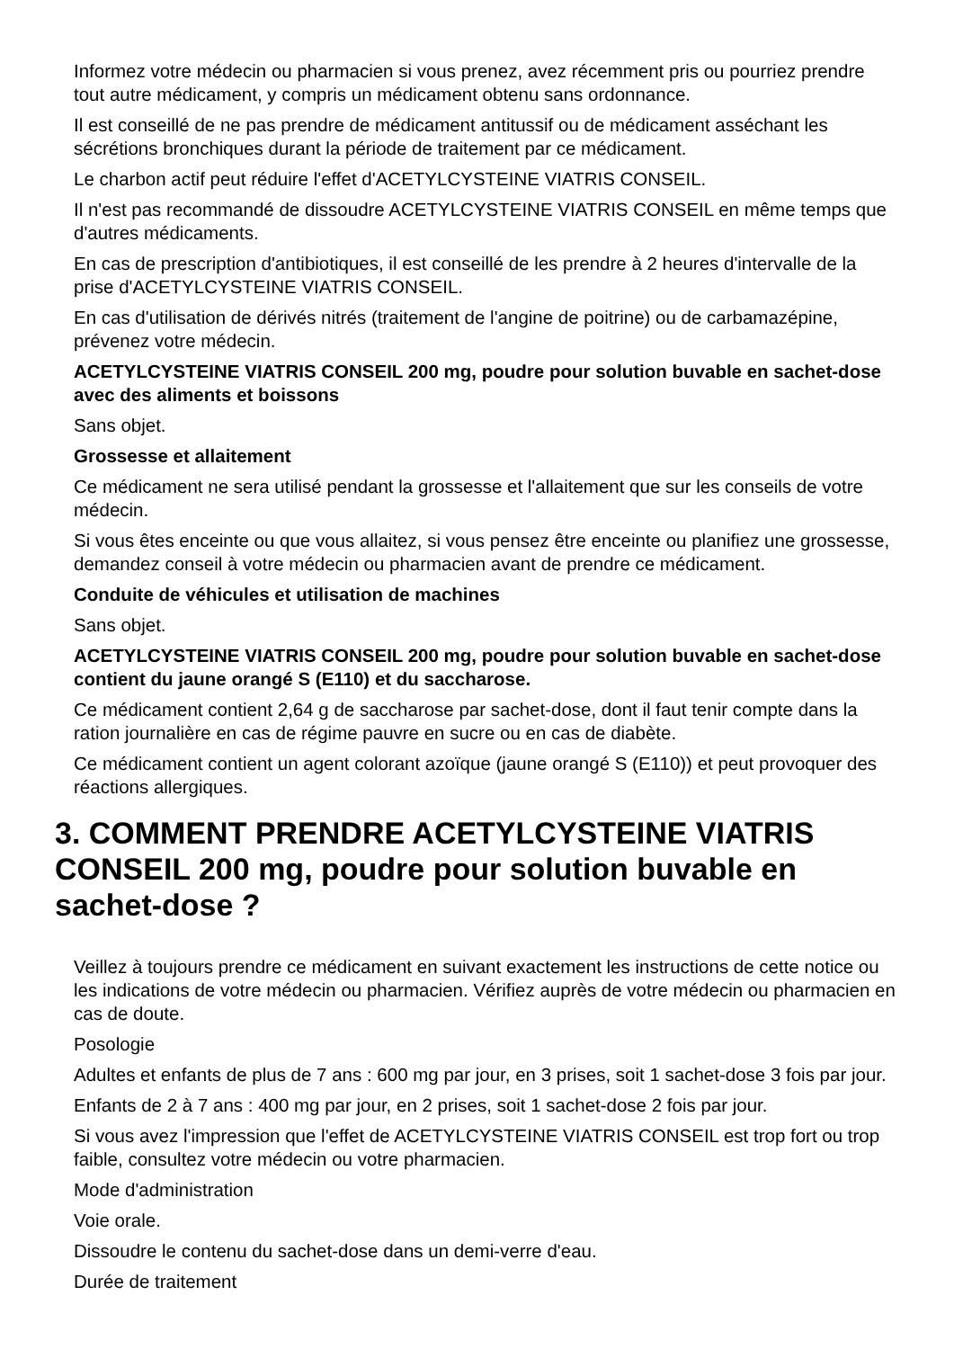Informez votre médecin ou pharmacien si vous prenez, avez récemment pris ou pourriez prendre tout autre médicament, y compris un médicament obtenu sans ordonnance.
Il est conseillé de ne pas prendre de médicament antitussif ou de médicament asséchant les sécrétions bronchiques durant la période de traitement par ce médicament.
Le charbon actif peut réduire l'effet d'ACETYLCYSTEINE VIATRIS CONSEIL.
Il n'est pas recommandé de dissoudre ACETYLCYSTEINE VIATRIS CONSEIL en même temps que d'autres médicaments.
En cas de prescription d'antibiotiques, il est conseillé de les prendre à 2 heures d'intervalle de la prise d'ACETYLCYSTEINE VIATRIS CONSEIL.
En cas d'utilisation de dérivés nitrés (traitement de l'angine de poitrine) ou de carbamazépine, prévenez votre médecin.
ACETYLCYSTEINE VIATRIS CONSEIL 200 mg, poudre pour solution buvable en sachet-dose avec des aliments et boissons
Sans objet.
Grossesse et allaitement
Ce médicament ne sera utilisé pendant la grossesse et l'allaitement que sur les conseils de votre médecin.
Si vous êtes enceinte ou que vous allaitez, si vous pensez être enceinte ou planifiez une grossesse, demandez conseil à votre médecin ou pharmacien avant de prendre ce médicament.
Conduite de véhicules et utilisation de machines
Sans objet.
ACETYLCYSTEINE VIATRIS CONSEIL 200 mg, poudre pour solution buvable en sachet-dose contient du jaune orangé S (E110) et du saccharose.
Ce médicament contient 2,64 g de saccharose par sachet-dose, dont il faut tenir compte dans la ration journalière en cas de régime pauvre en sucre ou en cas de diabète.
Ce médicament contient un agent colorant azoïque (jaune orangé S (E110)) et peut provoquer des réactions allergiques.
3. COMMENT PRENDRE ACETYLCYSTEINE VIATRIS CONSEIL 200 mg, poudre pour solution buvable en sachet-dose ?
Veillez à toujours prendre ce médicament en suivant exactement les instructions de cette notice ou les indications de votre médecin ou pharmacien. Vérifiez auprès de votre médecin ou pharmacien en cas de doute.
Posologie
Adultes et enfants de plus de 7 ans : 600 mg par jour, en 3 prises, soit 1 sachet-dose 3 fois par jour.
Enfants de 2 à 7 ans : 400 mg par jour, en 2 prises, soit 1 sachet-dose 2 fois par jour.
Si vous avez l'impression que l'effet de ACETYLCYSTEINE VIATRIS CONSEIL est trop fort ou trop faible, consultez votre médecin ou votre pharmacien.
Mode d'administration
Voie orale.
Dissoudre le contenu du sachet-dose dans un demi-verre d'eau.
Durée de traitement